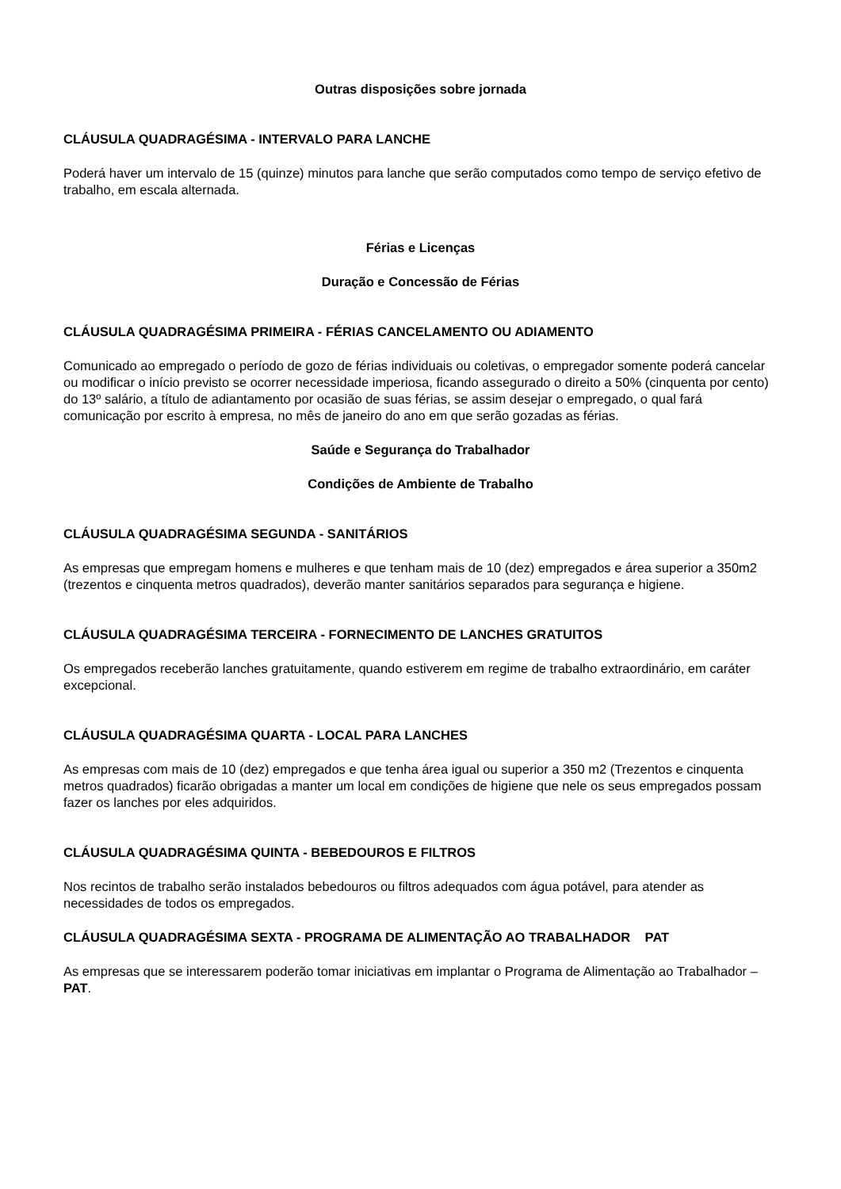Outras disposições sobre jornada
CLÁUSULA QUADRAGÉSIMA - INTERVALO PARA LANCHE
Poderá haver um intervalo de 15 (quinze) minutos para lanche que serão computados como tempo de serviço efetivo de trabalho, em escala alternada.
Férias e Licenças
Duração e Concessão de Férias
CLÁUSULA QUADRAGÉSIMA PRIMEIRA - FÉRIAS CANCELAMENTO OU ADIAMENTO
Comunicado ao empregado o período de gozo de férias individuais ou coletivas, o empregador somente poderá cancelar ou modificar o início previsto se ocorrer necessidade imperiosa, ficando assegurado o direito a 50% (cinquenta por cento) do 13º salário, a título de adiantamento por ocasião de suas férias, se assim desejar o empregado, o qual fará comunicação por escrito à empresa, no mês de janeiro do ano em que serão gozadas as férias.
Saúde e Segurança do Trabalhador
Condições de Ambiente de Trabalho
CLÁUSULA QUADRAGÉSIMA SEGUNDA - SANITÁRIOS
As empresas que empregam homens e mulheres e que tenham mais de 10 (dez) empregados e área superior a 350m2 (trezentos e cinquenta metros quadrados), deverão manter sanitários separados para segurança e higiene.
CLÁUSULA QUADRAGÉSIMA TERCEIRA - FORNECIMENTO DE LANCHES GRATUITOS
Os empregados receberão lanches gratuitamente, quando estiverem em regime de trabalho extraordinário, em caráter excepcional.
CLÁUSULA QUADRAGÉSIMA QUARTA - LOCAL PARA LANCHES
As empresas com mais de 10 (dez) empregados e que tenha área igual ou superior a 350 m2 (Trezentos e cinquenta metros quadrados) ficarão obrigadas a manter um local em condições de higiene que nele os seus empregados possam fazer os lanches por eles adquiridos.
CLÁUSULA QUADRAGÉSIMA QUINTA - BEBEDOUROS E FILTROS
Nos recintos de trabalho serão instalados bebedouros ou filtros adequados com água potável, para atender as necessidades de todos os empregados.
CLÁUSULA QUADRAGÉSIMA SEXTA - PROGRAMA DE ALIMENTAÇÃO AO TRABALHADOR PAT
As empresas que se interessarem poderão tomar iniciativas em implantar o Programa de Alimentação ao Trabalhador – PAT.